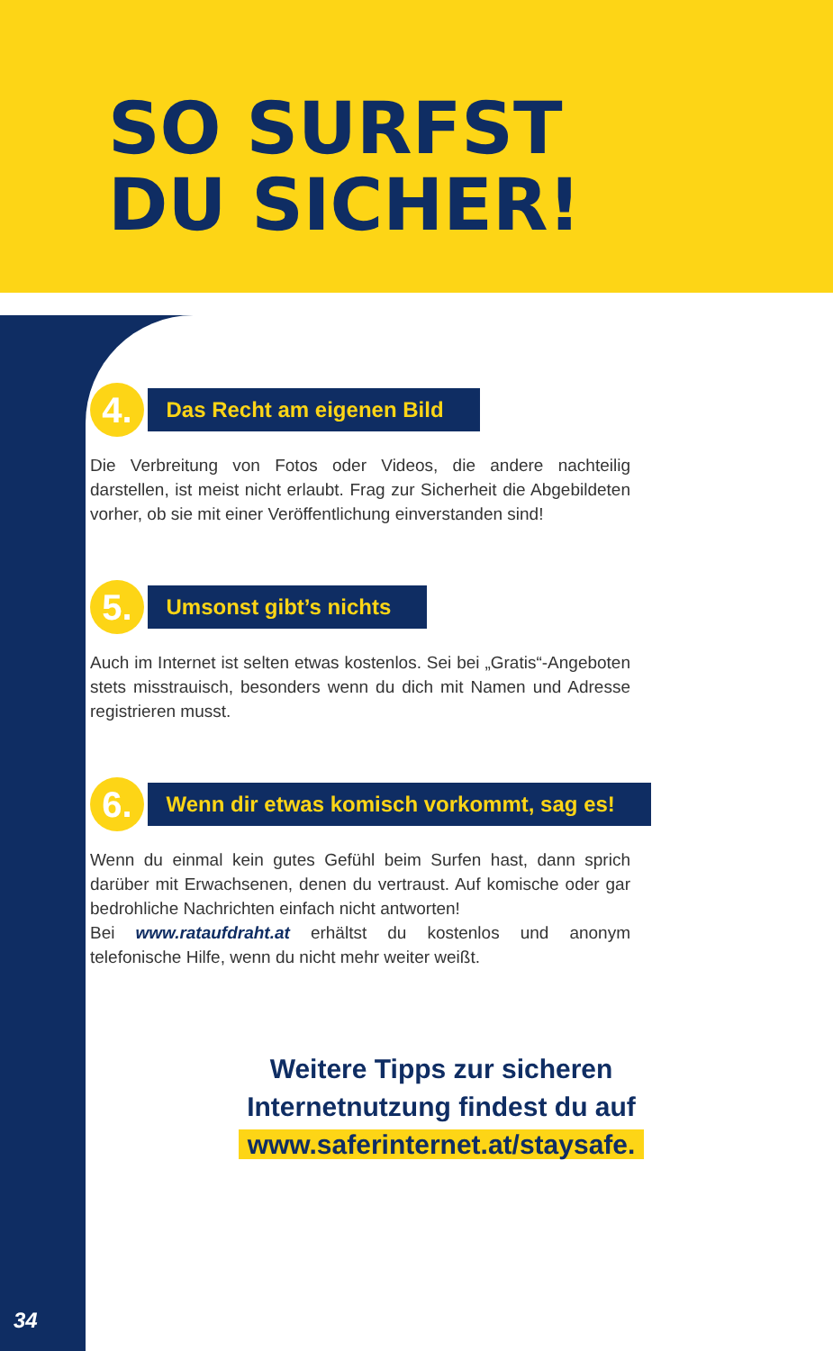SO SURFST
DU SICHER!
4. Das Recht am eigenen Bild
Die Verbreitung von Fotos oder Videos, die andere nachteilig darstellen, ist meist nicht erlaubt. Frag zur Sicherheit die Abgebildeten vorher, ob sie mit einer Veröffentlichung einverstanden sind!
5. Umsonst gibt’s nichts
Auch im Internet ist selten etwas kostenlos. Sei bei „Gratis“-Angeboten stets misstrauisch, besonders wenn du dich mit Namen und Adresse registrieren musst.
6. Wenn dir etwas komisch vorkommt, sag es!
Wenn du einmal kein gutes Gefühl beim Surfen hast, dann sprich darüber mit Erwachsenen, denen du vertraust. Auf komische oder gar bedrohliche Nachrichten einfach nicht antworten!
Bei www.rataufdraht.at erhältst du kostenlos und anonym telefonische Hilfe, wenn du nicht mehr weiter weißt.
Weitere Tipps zur sicheren
Internetnutzung findest du auf
www.saferinternet.at/staysafe.
34